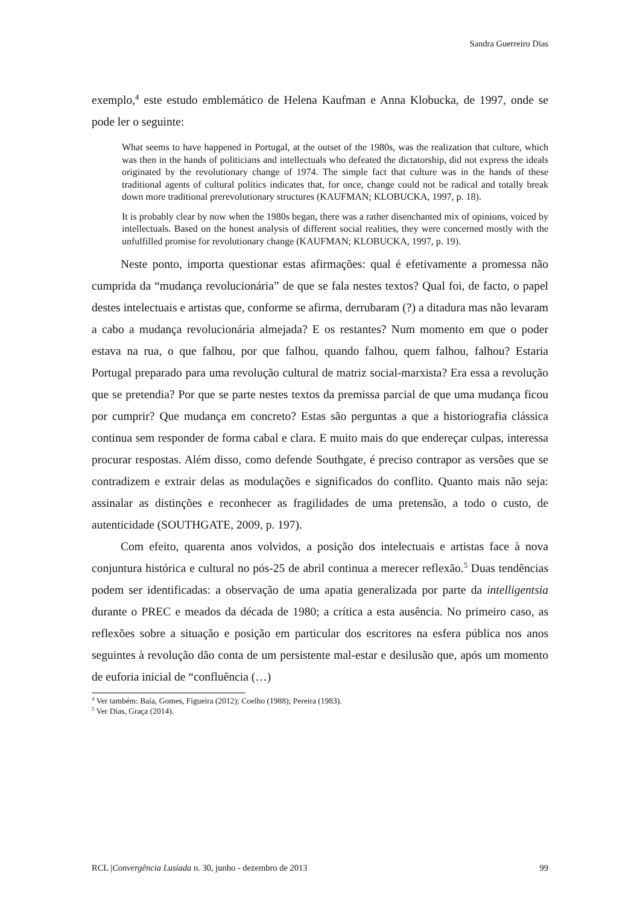Sandra Guerreiro Dias
exemplo,<sup>4</sup> este estudo emblemático de Helena Kaufman e Anna Klobucka, de 1997, onde se pode ler o seguinte:
What seems to have happened in Portugal, at the outset of the 1980s, was the realization that culture, which was then in the hands of politicians and intellectuals who defeated the dictatorship, did not express the ideals originated by the revolutionary change of 1974. The simple fact that culture was in the hands of these traditional agents of cultural politics indicates that, for once, change could not be radical and totally break down more traditional prerevolutionary structures (KAUFMAN; KLOBUCKA, 1997, p. 18).
It is probably clear by now when the 1980s began, there was a rather disenchanted mix of opinions, voiced by intellectuals. Based on the honest analysis of different social realities, they were concerned mostly with the unfulfilled promise for revolutionary change (KAUFMAN; KLOBUCKA, 1997, p. 19).
Neste ponto, importa questionar estas afirmações: qual é efetivamente a promessa não cumprida da “mudança revolucionária” de que se fala nestes textos? Qual foi, de facto, o papel destes intelectuais e artistas que, conforme se afirma, derrubaram (?) a ditadura mas não levaram a cabo a mudança revolucionária almejada? E os restantes? Num momento em que o poder estava na rua, o que falhou, por que falhou, quando falhou, quem falhou, falhou? Estaria Portugal preparado para uma revolução cultural de matriz social-marxista? Era essa a revolução que se pretendia? Por que se parte nestes textos da premissa parcial de que uma mudança ficou por cumprir? Que mudança em concreto? Estas são perguntas a que a historiografia clássica continua sem responder de forma cabal e clara. E muito mais do que endereçar culpas, interessa procurar respostas. Além disso, como defende Southgate, é preciso contrapor as versões que se contradizem e extrair delas as modulações e significados do conflito. Quanto mais não seja: assinalar as distinções e reconhecer as fragilidades de uma pretensão, a todo o custo, de autenticidade (SOUTHGATE, 2009, p. 197).
Com efeito, quarenta anos volvidos, a posição dos intelectuais e artistas face à nova conjuntura histórica e cultural no pós-25 de abril continua a merecer reflexão.<sup>5</sup> Duas tendências podem ser identificadas: a observação de uma apatia generalizada por parte da intelligentsia durante o PREC e meados da década de 1980; a crítica a esta ausência. No primeiro caso, as reflexões sobre a situação e posição em particular dos escritores na esfera pública nos anos seguintes à revolução dão conta de um persistente mal-estar e desilusão que, após um momento de euforia inicial de “confluência (…)
<sup>4</sup> Ver também: Baía, Gomes, Figueira (2012); Coelho (1988); Pereira (1983).
<sup>5</sup> Ver Dias, Graça (2014).
RCL |Convergência Lusíada n. 30, junho - dezembro de 2013 99